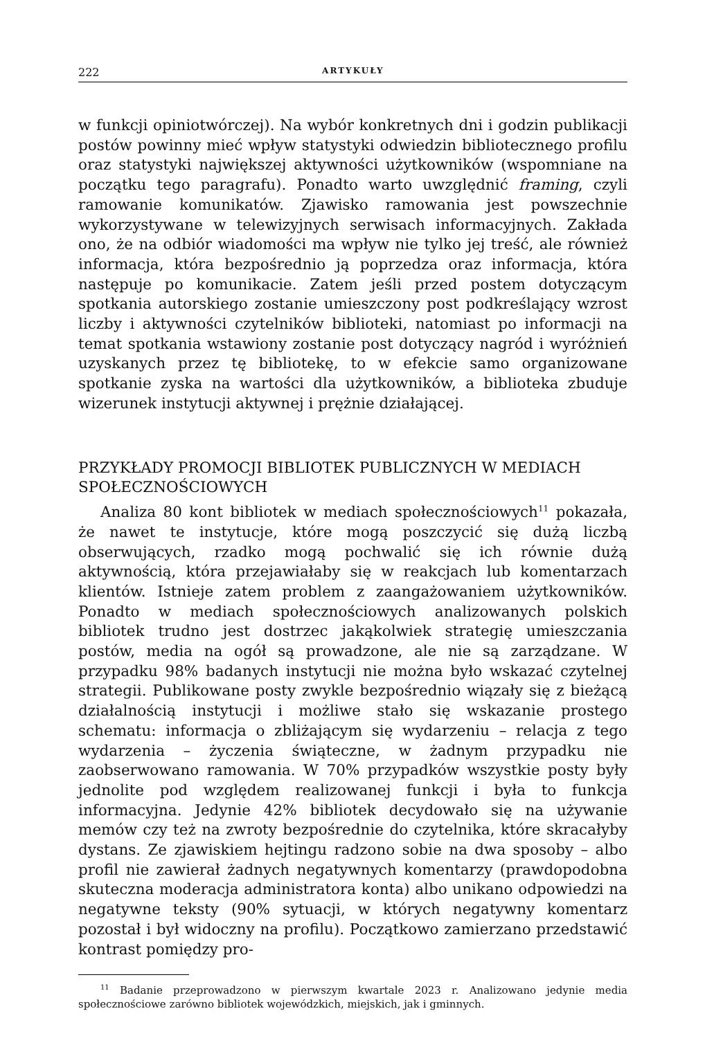222 ARTYKUŁY
w funkcji opiniotwórczej). Na wybór konkretnych dni i godzin publikacji postów powinny mieć wpływ statystyki odwiedzin bibliotecznego profilu oraz statystyki największej aktywności użytkowników (wspomniane na początku tego paragrafu). Ponadto warto uwzględnić framing, czyli ramowanie komunikatów. Zjawisko ramowania jest powszechnie wykorzystywane w telewizyjnych serwisach informacyjnych. Zakłada ono, że na odbiór wiadomości ma wpływ nie tylko jej treść, ale również informacja, która bezpośrednio ją poprzedza oraz informacja, która następuje po komunikacie. Zatem jeśli przed postem dotyczącym spotkania autorskiego zostanie umieszczony post podkreślający wzrost liczby i aktywności czytelników biblioteki, natomiast po informacji na temat spotkania wstawiony zostanie post dotyczący nagród i wyróżnień uzyskanych przez tę bibliotekę, to w efekcie samo organizowane spotkanie zyska na wartości dla użytkowników, a biblioteka zbuduje wizerunek instytucji aktywnej i prężnie działającej.
PRZYKŁADY PROMOCJI BIBLIOTEK PUBLICZNYCH W MEDIACH SPOŁECZNOŚCIOWYCH
Analiza 80 kont bibliotek w mediach społecznościowych<sup>11</sup> pokazała, że nawet te instytucje, które mogą poszczycić się dużą liczbą obserwujących, rzadko mogą pochwalić się ich równie dużą aktywnością, która przejawiałaby się w reakcjach lub komentarzach klientów. Istnieje zatem problem z zaangażowaniem użytkowników. Ponadto w mediach społecznościowych analizowanych polskich bibliotek trudno jest dostrzec jakąkolwiek strategię umieszczania postów, media na ogół są prowadzone, ale nie są zarządzane. W przypadku 98% badanych instytucji nie można było wskazać czytelnej strategii. Publikowane posty zwykle bezpośrednio wiązały się z bieżącą działalnością instytucji i możliwe stało się wskazanie prostego schematu: informacja o zbliżającym się wydarzeniu – relacja z tego wydarzenia – życzenia świąteczne, w żadnym przypadku nie zaobserwowano ramowania. W 70% przypadków wszystkie posty były jednolite pod względem realizowanej funkcji i była to funkcja informacyjna. Jedynie 42% bibliotek decydowało się na używanie memów czy też na zwroty bezpośrednie do czytelnika, które skracałyby dystans. Ze zjawiskiem hejtingu radzono sobie na dwa sposoby – albo profil nie zawierał żadnych negatywnych komentarzy (prawdopodobna skuteczna moderacja administratora konta) albo unikano odpowiedzi na negatywne teksty (90% sytuacji, w których negatywny komentarz pozostał i był widoczny na profilu). Początkowo zamierzano przedstawić kontrast pomiędzy pro-
<sup>11</sup> Badanie przeprowadzono w pierwszym kwartale 2023 r. Analizowano jedynie media społecznościowe zarówno bibliotek wojewódzkich, miejskich, jak i gminnych.